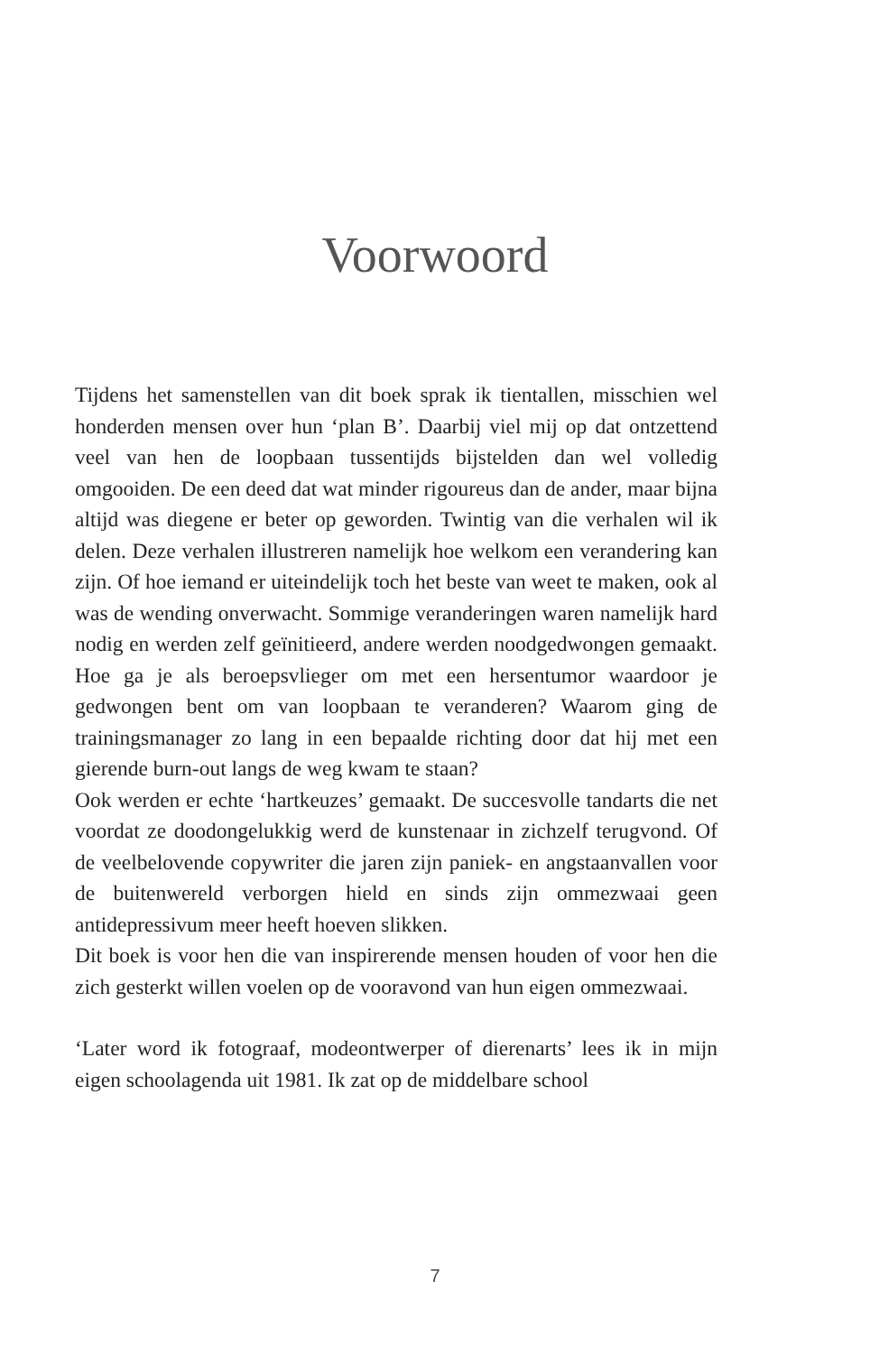Voorwoord
Tijdens het samenstellen van dit boek sprak ik tientallen, misschien wel honderden mensen over hun ‘plan B’. Daarbij viel mij op dat ontzettend veel van hen de loopbaan tussentijds bijstelden dan wel volledig omgooiden. De een deed dat wat minder rigoureus dan de ander, maar bijna altijd was diegene er beter op geworden. Twintig van die verhalen wil ik delen. Deze verhalen illustreren namelijk hoe welkom een verandering kan zijn. Of hoe iemand er uiteindelijk toch het beste van weet te maken, ook al was de wending onverwacht. Sommige veranderingen waren namelijk hard nodig en werden zelf geïnitieerd, andere werden noodgedwongen gemaakt. Hoe ga je als beroepsvlieger om met een hersentumor waardoor je gedwongen bent om van loopbaan te veranderen? Waarom ging de trainingsmanager zo lang in een bepaalde richting door dat hij met een gierende burn-out langs de weg kwam te staan?
Ook werden er echte ‘hartkeuzes’ gemaakt. De succesvolle tandarts die net voordat ze doodongelukkig werd de kunstenaar in zichzelf terugvond. Of de veelbelovende copywriter die jaren zijn paniek- en angstaanvallen voor de buitenwereld verborgen hield en sinds zijn ommezwaai geen antidepressivum meer heeft hoeven slikken.
Dit boek is voor hen die van inspirerende mensen houden of voor hen die zich gesterkt willen voelen op de vooravond van hun eigen ommezwaai.
‘Later word ik fotograaf, modeontwerper of dierenarts’ lees ik in mijn eigen schoolagenda uit 1981. Ik zat op de middelbare school
7